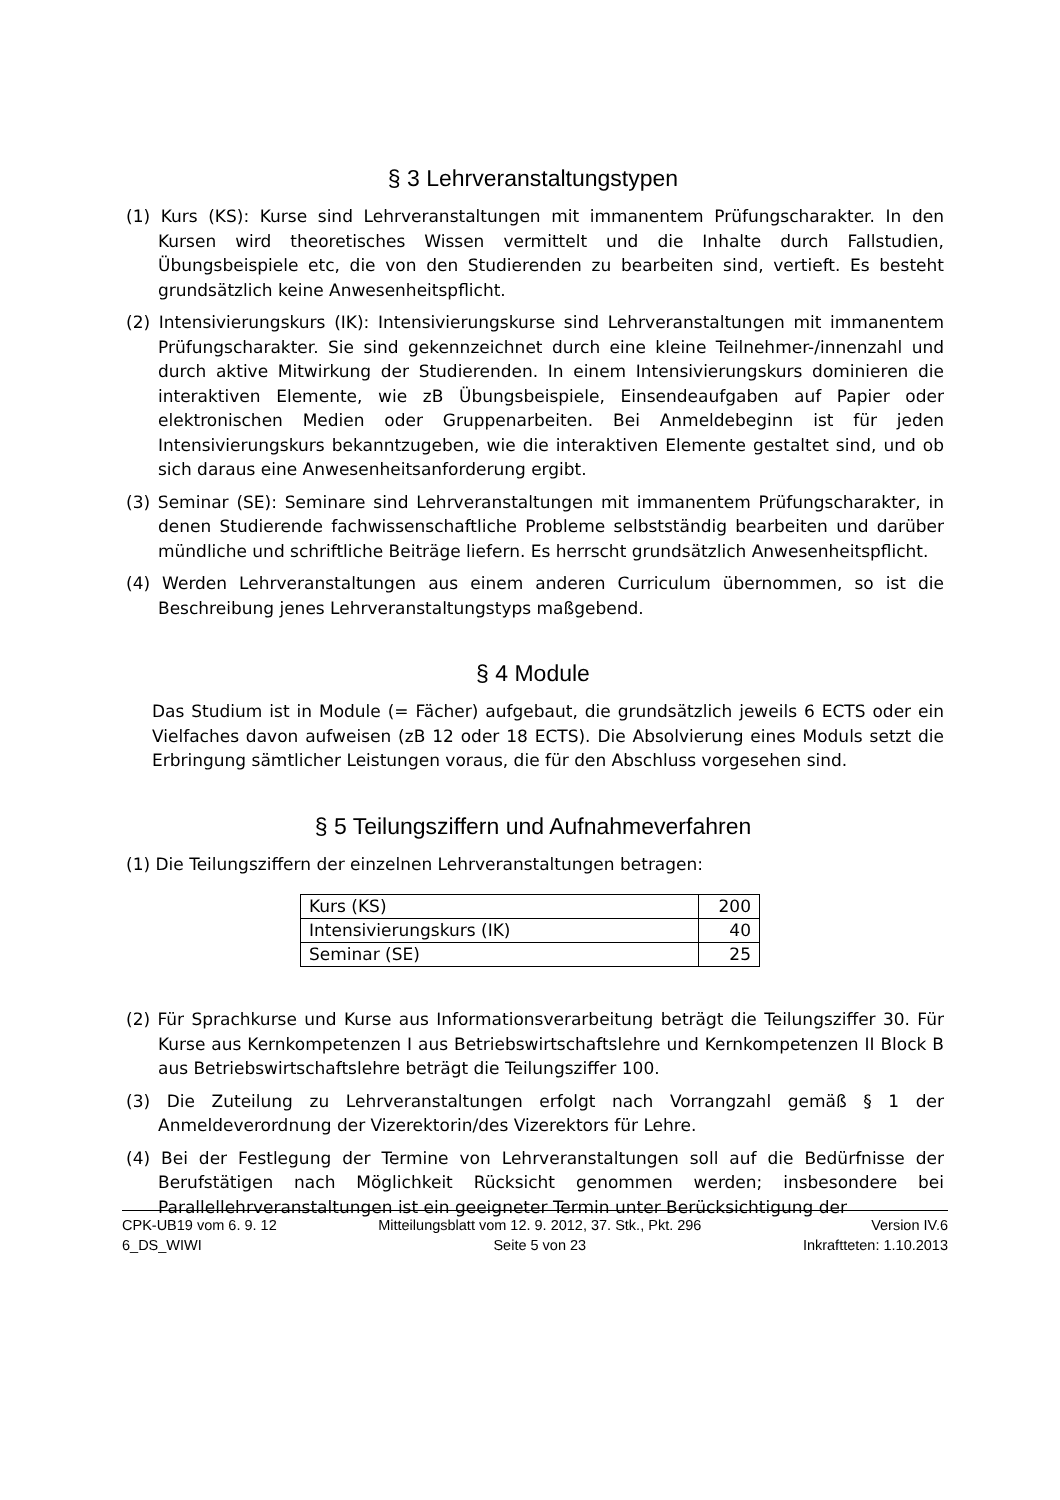§ 3 Lehrveranstaltungstypen
(1) Kurs (KS): Kurse sind Lehrveranstaltungen mit immanentem Prüfungscharakter. In den Kursen wird theoretisches Wissen vermittelt und die Inhalte durch Fallstudien, Übungsbeispiele etc, die von den Studierenden zu bearbeiten sind, vertieft. Es besteht grundsätzlich keine Anwesenheitspflicht.
(2) Intensivierungskurs (IK): Intensivierungskurse sind Lehrveranstaltungen mit immanentem Prüfungscharakter. Sie sind gekennzeichnet durch eine kleine Teilnehmer-/innenzahl und durch aktive Mitwirkung der Studierenden. In einem Intensivierungskurs dominieren die interaktiven Elemente, wie zB Übungsbeispiele, Einsendeaufgaben auf Papier oder elektronischen Medien oder Gruppenarbeiten. Bei Anmeldebeginn ist für jeden Intensivierungskurs bekanntzugeben, wie die interaktiven Elemente gestaltet sind, und ob sich daraus eine Anwesenheitsanforderung ergibt.
(3) Seminar (SE): Seminare sind Lehrveranstaltungen mit immanentem Prüfungscharakter, in denen Studierende fachwissenschaftliche Probleme selbstständig bearbeiten und darüber mündliche und schriftliche Beiträge liefern. Es herrscht grundsätzlich Anwesenheitspflicht.
(4) Werden Lehrveranstaltungen aus einem anderen Curriculum übernommen, so ist die Beschreibung jenes Lehrveranstaltungstyps maßgebend.
§ 4 Module
Das Studium ist in Module (= Fächer) aufgebaut, die grundsätzlich jeweils 6 ECTS oder ein Vielfaches davon aufweisen (zB 12 oder 18 ECTS). Die Absolvierung eines Moduls setzt die Erbringung sämtlicher Leistungen voraus, die für den Abschluss vorgesehen sind.
§ 5 Teilungsziffern und Aufnahmeverfahren
(1) Die Teilungsziffern der einzelnen Lehrveranstaltungen betragen:
| Kurs (KS) | 200 |
| Intensivierungskurs (IK) | 40 |
| Seminar (SE) | 25 |
(2) Für Sprachkurse und Kurse aus Informationsverarbeitung beträgt die Teilungsziffer 30. Für Kurse aus Kernkompetenzen I aus Betriebswirtschaftslehre und Kernkompetenzen II Block B aus Betriebswirtschaftslehre beträgt die Teilungsziffer 100.
(3) Die Zuteilung zu Lehrveranstaltungen erfolgt nach Vorrangzahl gemäß § 1 der Anmeldeverordnung der Vizerektorin/des Vizerektors für Lehre.
(4) Bei der Festlegung der Termine von Lehrveranstaltungen soll auf die Bedürfnisse der Berufstätigen nach Möglichkeit Rücksicht genommen werden; insbesondere bei Parallellehrveranstaltungen ist ein geeigneter Termin unter Berücksichtigung der
CPK-UB19 vom 6. 9. 12
6_DS_WIWI
Mitteilungsblatt vom 12. 9. 2012, 37. Stk., Pkt. 296
Seite 5 von 23
Version IV.6
Inkraftteten: 1.10.2013